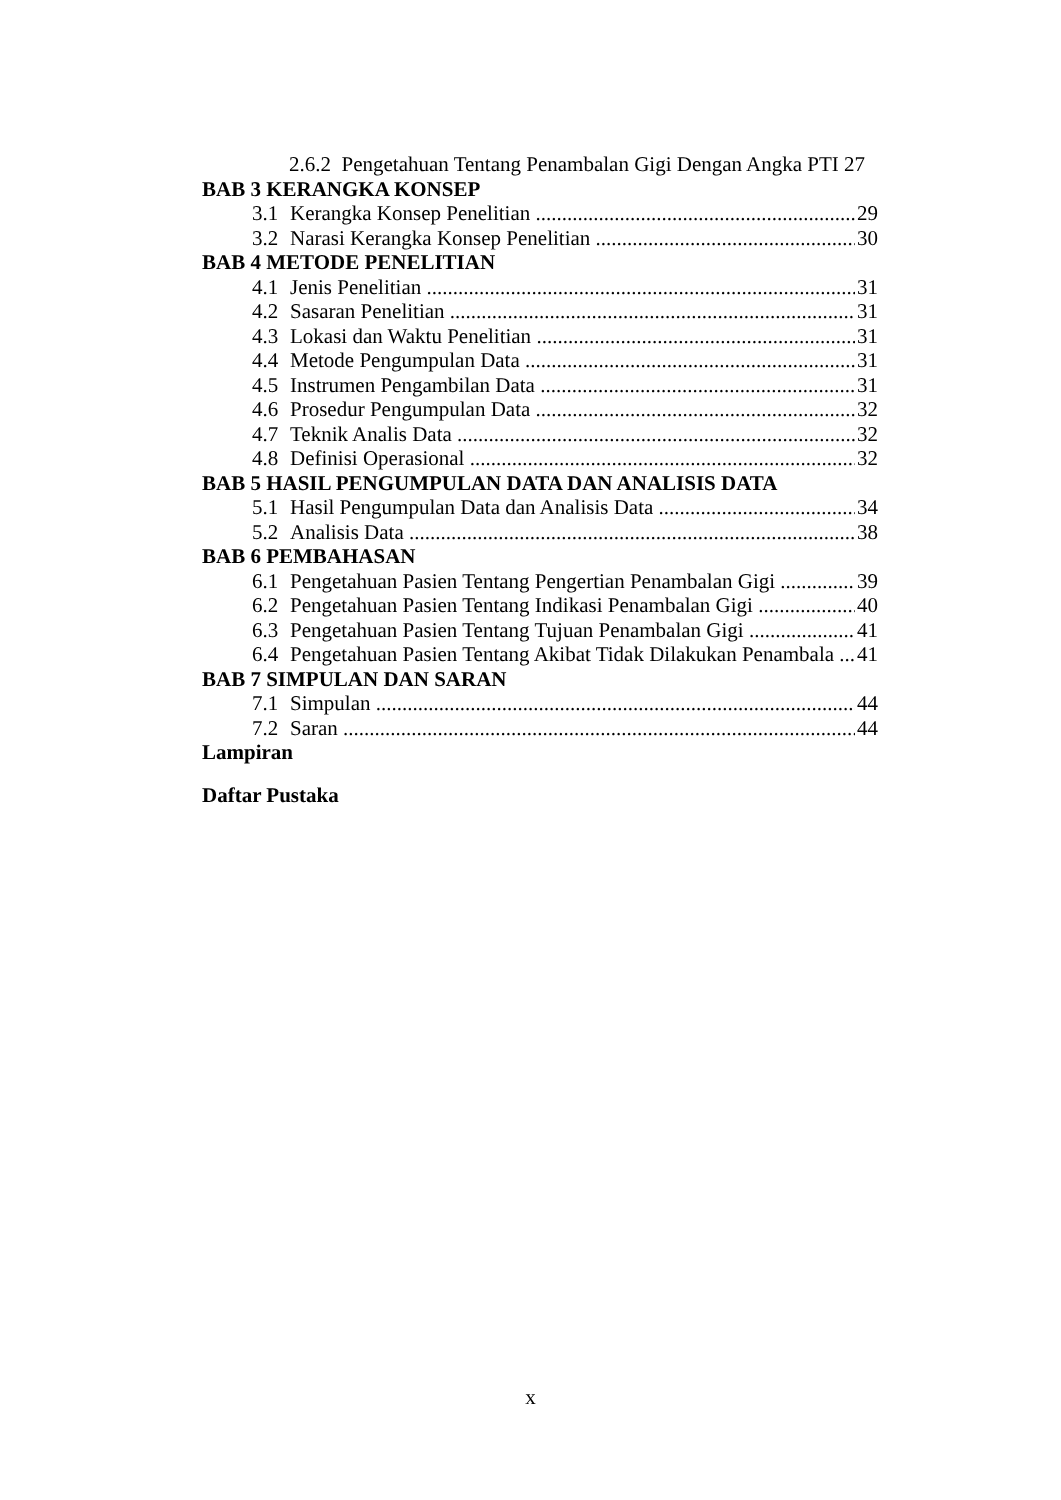2.6.2 Pengetahuan Tentang Penambalan Gigi Dengan Angka PTI 27
BAB 3 KERANGKA KONSEP
3.1 Kerangka Konsep Penelitian 29
3.2 Narasi Kerangka Konsep Penelitian 30
BAB 4 METODE PENELITIAN
4.1 Jenis Penelitian 31
4.2 Sasaran Penelitian 31
4.3 Lokasi dan Waktu Penelitian 31
4.4 Metode Pengumpulan Data 31
4.5 Instrumen Pengambilan Data 31
4.6 Prosedur Pengumpulan Data 32
4.7 Teknik Analis Data 32
4.8 Definisi Operasional 32
BAB 5 HASIL PENGUMPULAN DATA DAN ANALISIS DATA
5.1 Hasil Pengumpulan Data dan Analisis Data 34
5.2 Analisis Data 38
BAB 6 PEMBAHASAN
6.1 Pengetahuan Pasien Tentang Pengertian Penambalan Gigi 39
6.2 Pengetahuan Pasien Tentang Indikasi Penambalan Gigi 40
6.3 Pengetahuan Pasien Tentang Tujuan Penambalan Gigi 41
6.4 Pengetahuan Pasien Tentang Akibat Tidak Dilakukan Penambala 41
BAB 7 SIMPULAN DAN SARAN
7.1 Simpulan 44
7.2 Saran 44
Lampiran
Daftar Pustaka
x